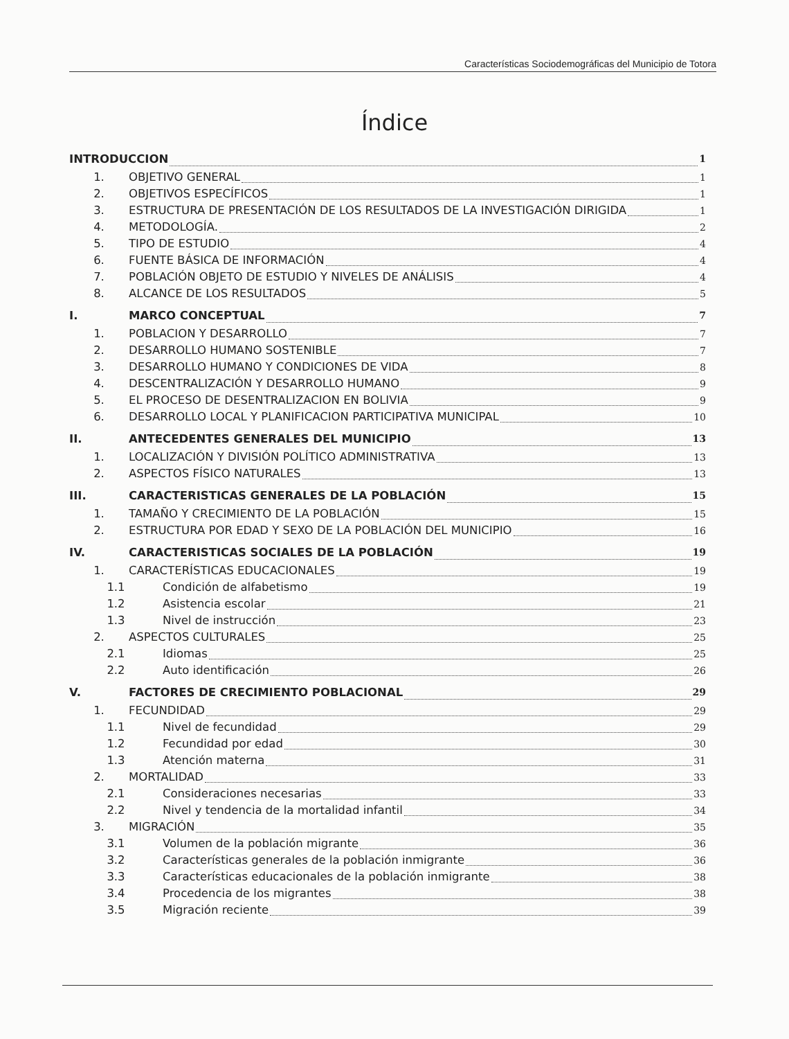Características Sociodemográficas del Municipio de Totora
Índice
INTRODUCCION 1
1. OBJETIVO GENERAL 1
2. OBJETIVOS ESPECÍFICOS 1
3. ESTRUCTURA DE PRESENTACIÓN DE LOS RESULTADOS DE LA INVESTIGACIÓN DIRIGIDA 1
4. METODOLOGÍA. 2
5. TIPO DE ESTUDIO 4
6. FUENTE BÁSICA DE INFORMACIÓN 4
7. POBLACIÓN OBJETO DE ESTUDIO Y NIVELES DE ANÁLISIS 4
8. ALCANCE DE LOS RESULTADOS 5
I. MARCO CONCEPTUAL 7
1. POBLACION Y DESARROLLO 7
2. DESARROLLO HUMANO SOSTENIBLE 7
3. DESARROLLO HUMANO Y CONDICIONES DE VIDA 8
4. DESCENTRALIZACIÓN Y DESARROLLO HUMANO 9
5. EL PROCESO DE DESENTRALIZACION EN BOLIVIA 9
6. DESARROLLO LOCAL Y PLANIFICACION PARTICIPATIVA MUNICIPAL 10
II. ANTECEDENTES GENERALES DEL MUNICIPIO 13
1. LOCALIZACIÓN Y DIVISIÓN POLÍTICO ADMINISTRATIVA 13
2. ASPECTOS FÍSICO NATURALES 13
III. CARACTERISTICAS GENERALES DE LA POBLACIÓN 15
1. TAMAÑO Y CRECIMIENTO DE LA POBLACIÓN 15
2. ESTRUCTURA POR EDAD Y SEXO DE LA POBLACIÓN DEL MUNICIPIO 16
IV. CARACTERISTICAS SOCIALES DE LA POBLACIÓN 19
1. CARACTERÍSTICAS EDUCACIONALES 19
1.1 Condición de alfabetismo 19
1.2 Asistencia escolar 21
1.3 Nivel de instrucción 23
2. ASPECTOS CULTURALES 25
2.1 Idiomas 25
2.2 Auto identificación 26
V. FACTORES DE CRECIMIENTO POBLACIONAL 29
1. FECUNDIDAD 29
1.1 Nivel de fecundidad 29
1.2 Fecundidad por edad 30
1.3 Atención materna 31
2. MORTALIDAD 33
2.1 Consideraciones necesarias 33
2.2 Nivel y tendencia de la mortalidad infantil 34
3. MIGRACIÓN 35
3.1 Volumen de la población migrante 36
3.2 Características generales de la población inmigrante 36
3.3 Características educacionales de la población inmigrante 38
3.4 Procedencia de los migrantes 38
3.5 Migración reciente 39